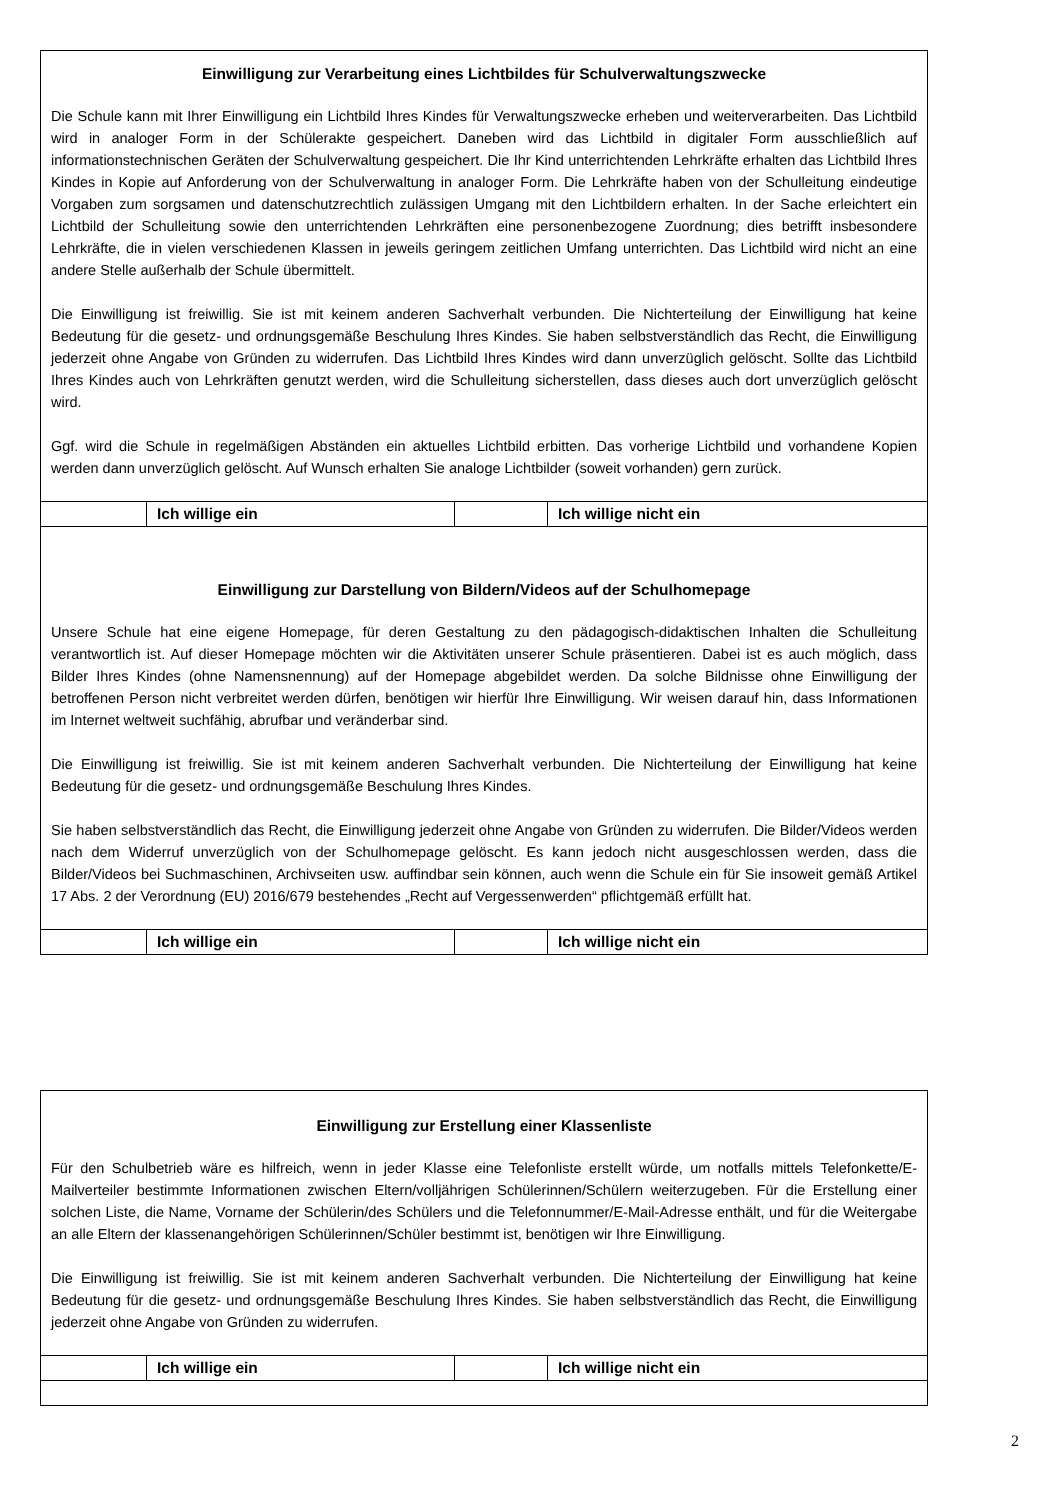Einwilligung zur Verarbeitung eines Lichtbildes für Schulverwaltungszwecke
Die Schule kann mit Ihrer Einwilligung ein Lichtbild Ihres Kindes für Verwaltungszwecke erheben und weiterverarbeiten. Das Lichtbild wird in analoger Form in der Schülerakte gespeichert. Daneben wird das Lichtbild in digitaler Form ausschließlich auf informationstechnischen Geräten der Schulverwaltung gespeichert. Die Ihr Kind unterrichtenden Lehrkräfte erhalten das Lichtbild Ihres Kindes in Kopie auf Anforderung von der Schulverwaltung in analoger Form. Die Lehrkräfte haben von der Schulleitung eindeutige Vorgaben zum sorgsamen und datenschutzrechtlich zulässigen Umgang mit den Lichtbildern erhalten. In der Sache erleichtert ein Lichtbild der Schulleitung sowie den unterrichtenden Lehrkräften eine personenbezogene Zuordnung; dies betrifft insbesondere Lehrkräfte, die in vielen verschiedenen Klassen in jeweils geringem zeitlichen Umfang unterrichten. Das Lichtbild wird nicht an eine andere Stelle außerhalb der Schule übermittelt.
Die Einwilligung ist freiwillig. Sie ist mit keinem anderen Sachverhalt verbunden. Die Nichterteilung der Einwilligung hat keine Bedeutung für die gesetz- und ordnungsgemäße Beschulung Ihres Kindes. Sie haben selbstverständlich das Recht, die Einwilligung jederzeit ohne Angabe von Gründen zu widerrufen. Das Lichtbild Ihres Kindes wird dann unverzüglich gelöscht. Sollte das Lichtbild Ihres Kindes auch von Lehrkräften genutzt werden, wird die Schulleitung sicherstellen, dass dieses auch dort unverzüglich gelöscht wird.
Ggf. wird die Schule in regelmäßigen Abständen ein aktuelles Lichtbild erbitten. Das vorherige Lichtbild und vorhandene Kopien werden dann unverzüglich gelöscht. Auf Wunsch erhalten Sie analoge Lichtbilder (soweit vorhanden) gern zurück.
| | Ich willige ein | | Ich willige nicht ein |
Einwilligung zur Darstellung von Bildern/Videos auf der Schulhomepage
Unsere Schule hat eine eigene Homepage, für deren Gestaltung zu den pädagogisch-didaktischen Inhalten die Schulleitung verantwortlich ist. Auf dieser Homepage möchten wir die Aktivitäten unserer Schule präsentieren. Dabei ist es auch möglich, dass Bilder Ihres Kindes (ohne Namensnennung) auf der Homepage abgebildet werden. Da solche Bildnisse ohne Einwilligung der betroffenen Person nicht verbreitet werden dürfen, benötigen wir hierfür Ihre Einwilligung. Wir weisen darauf hin, dass Informationen im Internet weltweit suchfähig, abrufbar und veränderbar sind.
Die Einwilligung ist freiwillig. Sie ist mit keinem anderen Sachverhalt verbunden. Die Nichterteilung der Einwilligung hat keine Bedeutung für die gesetz- und ordnungsgemäße Beschulung Ihres Kindes.
Sie haben selbstverständlich das Recht, die Einwilligung jederzeit ohne Angabe von Gründen zu widerrufen. Die Bilder/Videos werden nach dem Widerruf unverzüglich von der Schulhomepage gelöscht. Es kann jedoch nicht ausgeschlossen werden, dass die Bilder/Videos bei Suchmaschinen, Archivseiten usw. auffindbar sein können, auch wenn die Schule ein für Sie insoweit gemäß Artikel 17 Abs. 2 der Verordnung (EU) 2016/679 bestehendes „Recht auf Vergessenwerden“ pflichtgemäß erfüllt hat.
| | Ich willige ein | | Ich willige nicht ein |
Einwilligung zur Erstellung einer Klassenliste
Für den Schulbetrieb wäre es hilfreich, wenn in jeder Klasse eine Telefonliste erstellt würde, um notfalls mittels Telefonkette/E-Mailverteiler bestimmte Informationen zwischen Eltern/volljährigen Schülerinnen/Schülern weiterzugeben. Für die Erstellung einer solchen Liste, die Name, Vorname der Schülerin/des Schülers und die Telefonnummer/E-Mail-Adresse enthält, und für die Weitergabe an alle Eltern der klassenangehörigen Schülerinnen/Schüler bestimmt ist, benötigen wir Ihre Einwilligung.
Die Einwilligung ist freiwillig. Sie ist mit keinem anderen Sachverhalt verbunden. Die Nichterteilung der Einwilligung hat keine Bedeutung für die gesetz- und ordnungsgemäße Beschulung Ihres Kindes. Sie haben selbstverständlich das Recht, die Einwilligung jederzeit ohne Angabe von Gründen zu widerrufen.
| | Ich willige ein | | Ich willige nicht ein |
2